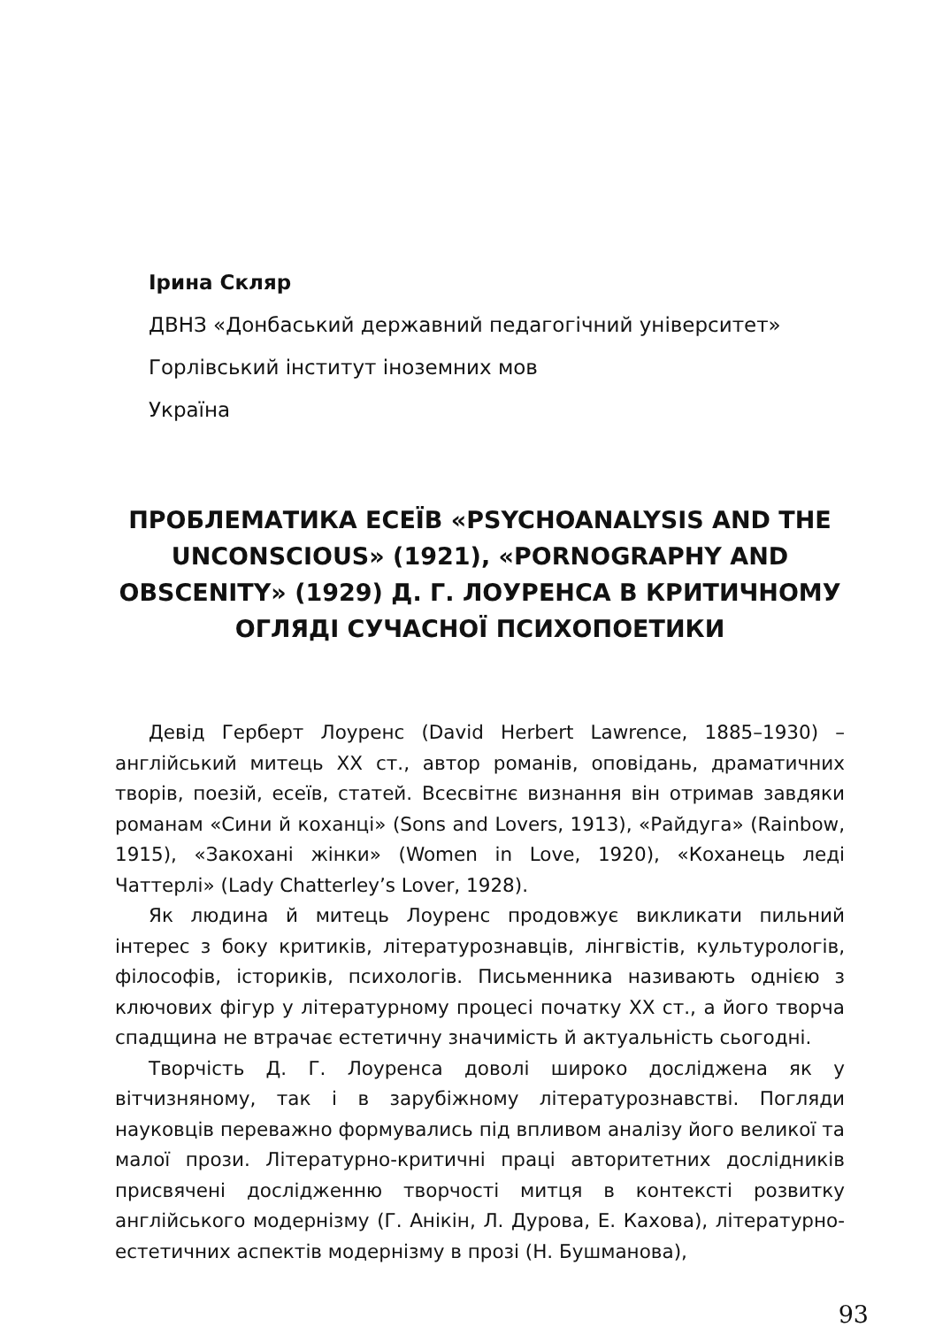Ірина Скляр
ДВНЗ «Донбаський державний педагогічний університет»
Горлівський інститут іноземних мов
Україна
ПРОБЛЕМАТИКА ЕСЕЇВ «PSYCHOANALYSIS AND THE UNCONSCIOUS» (1921), «PORNOGRAPHY AND OBSCENITY» (1929) Д. Г. ЛОУРЕНСА В КРИ­ТИЧНОМУ ОГЛЯДІ СУЧАСНОЇ ПСИХОПОЕТИКИ
Девід Герберт Лоуренс (David Herbert Lawrence, 1885–1930) – англійський митець ХХ ст., автор романів, оповідань, драматичних творів, поезій, есеїв, статей. Всесвітнє визнання він отримав завдяки романам «Сини й коханці» (Sons and Lovers, 1913), «Райдуга» (Rainbow, 1915), «Закохані жінки» (Women in Love, 1920), «Коханець леді Чаттерлі» (Lady Chatterley’s Lover, 1928).
Як людина й митець Лоуренс продовжує викликати пильний інтерес з боку критиків, літературознавців, лінгвістів, культурологів, філософів, істориків, психологів. Письменника називають однією з ключових фігур у літературному процесі початку ХХ ст., а його творча спадщина не втрачає естетичну значимість й актуальність сьогодні.
Творчість Д. Г. Лоуренса доволі широко досліджена як у вітчизняному, так і в зарубіжному літературознавстві. Погляди науковців переважно формувались під впливом аналізу його великої та малої прози. Літературно-критичні праці авторитетних дослідників присвячені дослідженню творчості митця в контексті розвитку англійського модернізму (Г. Анікін, Л. Дурова, Е. Кахова), літературно-естетичних аспектів модернізму в прозі (Н. Бушманова),
93